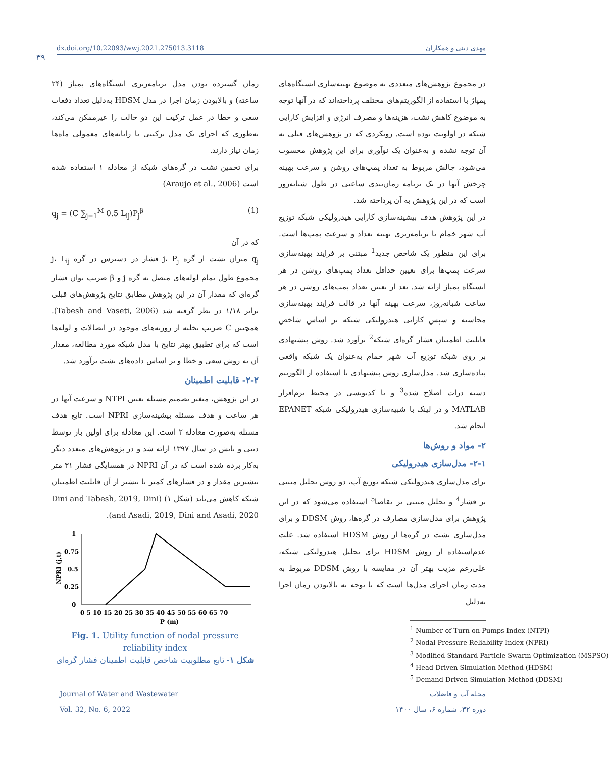dx.doi.org/10.22093/wwj.2021.275013.3118 مهدی دینی و همکاران
۳۹
در مجموع پژوهش‌های متعددی به موضوع بهینه‌سازی ایستگاه‌های پمپاژ با استفاده از الگوریتم‌های مختلف پرداخته‌اند که در آنها توجه به موضوع کاهش نشت، هزینه‌ها و مصرف انرژی و افزایش کارایی شبکه در اولویت بوده است. رویکردی که در پژوهش‌های قبلی به آن توجه نشده و به‌عنوان یک نوآوری برای این پژوهش محسوب می‌شود، چالش مربوط به تعداد پمپ‌های روشن و سرعت بهینه چرخش آنها در یک برنامه زمان‌بندی ساعتی در طول شبانه‌روز است که در این پژوهش به آن پرداخته شد.
در این پژوهش هدف بیشینه‌سازی کارایی هیدرولیکی شبکه توزیع آب شهر خمام با برنامه‌ریزی بهینه تعداد و سرعت پمپ‌ها است. برای این منظور یک شاخص جدید<sup>1</sup> مبتنی بر فرایند بهینه‌سازی سرعت پمپ‌ها برای تعیین حداقل تعداد پمپ‌های روشن در هر ایستگاه پمپاژ ارائه شد. بعد از تعیین تعداد پمپ‌های روشن در هر ساعت شبانه‌روز، سرعت بهینه آنها در قالب فرایند بهینه‌سازی محاسبه و سپس کارایی هیدرولیکی شبکه بر اساس شاخص قابلیت اطمینان فشار گره‌ای شبکه<sup>2</sup> برآورد شد. روش پیشنهادی بر روی شبکه توزیع آب شهر خمام به‌عنوان یک شبکه واقعی پیاده‌سازی شد. مدل‌سازی روش پیشنهادی با استفاده از الگوریتم دسته ذرات اصلاح شده<sup>3</sup> و با کدنویسی در محیط نرم‌افزار MATLAB و در لینک با شبیه‌سازی هیدرولیکی شبکه EPANET انجام شد.
۲- مواد و روش‌ها
۲-۱- مدل‌سازی هیدرولیکی
برای مدل‌سازی هیدرولیکی شبکه توزیع آب، دو روش تحلیل مبتنی بر فشار<sup>4</sup> و تحلیل مبتنی بر تقاضا<sup>5</sup> استفاده می‌شود که در این پژوهش برای مدل‌سازی مصارف در گره‌ها، روش DDSM و برای مدل‌سازی نشت در گره‌ها از روش HDSM استفاده شد. علت عدم‌استفاده از روش HDSM برای تحلیل هیدرولیکی شبکه، علی‌رغم مزیت بهتر آن در مقایسه با روش DDSM مربوط به مدت زمان اجرای مدل‌ها است که با توجه به بالابودن زمان اجرا به‌دلیل
<sup>1</sup> Number of Turn on Pumps Index (NTPI)
<sup>2</sup> Nodal Pressure Reliability Index (NPRI)
<sup>3</sup> Modified Standard Particle Swarm Optimization (MSPSO)
<sup>4</sup> Head Driven Simulation Method (HDSM)
<sup>5</sup> Demand Driven Simulation Method (DDSM)
زمان گسترده بودن مدل برنامه‌ریزی ایستگاه‌های پمپاژ (۲۴ ساعته) و بالابودن زمان اجرا در مدل HDSM به‌دلیل تعداد دفعات سعی و خطا در عمل ترکیب این دو حالت را غیرممکن می‌کند، به‌طوری که اجرای یک مدل ترکیبی با رایانه‌های معمولی ماه‌ها زمان نیاز دارند.
برای تخمین نشت در گره‌های شبکه از معادله ۱ استفاده شده است (Araujo et al., 2006)
q<sub>j</sub> = (C ∑<sub>j=1</sub><sup>M</sup> 0.5 L<sub>ij</sub>)P<sub>j</sub><sup>β</sup> (1)
که در آن
q<sub>j</sub> میزان نشت از گره j، P<sub>j</sub> فشار در دسترس در گره j، L<sub>ij</sub> مجموع طول تمام لوله‌های متصل به گره j و β ضریب توان فشار گره‌ای که مقدار آن در این پژوهش مطابق نتایج پژوهش‌های قبلی برابر ۱/۱۸ در نظر گرفته شد (Tabesh and Vaseti, 2006). همچنین C ضریب تخلیه از روزنه‌های موجود در اتصالات و لوله‌ها است که برای تطبیق بهتر نتایج با مدل شبکه مورد مطالعه، مقدار آن به روش سعی و خطا و بر اساس داده‌های نشت برآورد شد.
۲-۲- قابلیت اطمینان
در این پژوهش، متغیر تصمیم مسئله تعیین NTPI و سرعت آنها در هر ساعت و هدف مسئله بیشینه‌سازی NPRI است. تابع هدف مسئله به‌صورت معادله ۲ است. این معادله برای اولین بار توسط دینی و تابش در سال ۱۳۹۷ ارائه شد و در پژوهش‌های متعدد دیگر به‌کار برده شده است که در آن NPRI در همسایگی فشار ۳۱ متر بیشترین مقدار و در فشارهای کمتر یا بیشتر از آن قابلیت اطمینان شبکه کاهش می‌یابد (شکل ۱) (Dini and Tabesh, 2019, Dini and Asadi, 2019, Dini and Asadi, 2020).
1
0.75
0.5
0.25
0
0 5 10 15 20 25 30 35 40 45 50 55 60 65 70
P (m)
NPRI (j,t)
Fig. 1. Utility function of nodal pressure reliability index
شکل ۱- تابع مطلوبیت شاخص قابلیت اطمینان فشار گره‌ای
Journal of Water and Wastewater
Vol. 32, No. 6, 2022
مجله آب و فاضلاب
دوره ۳۲، شماره ۶، سال ۱۴۰۰